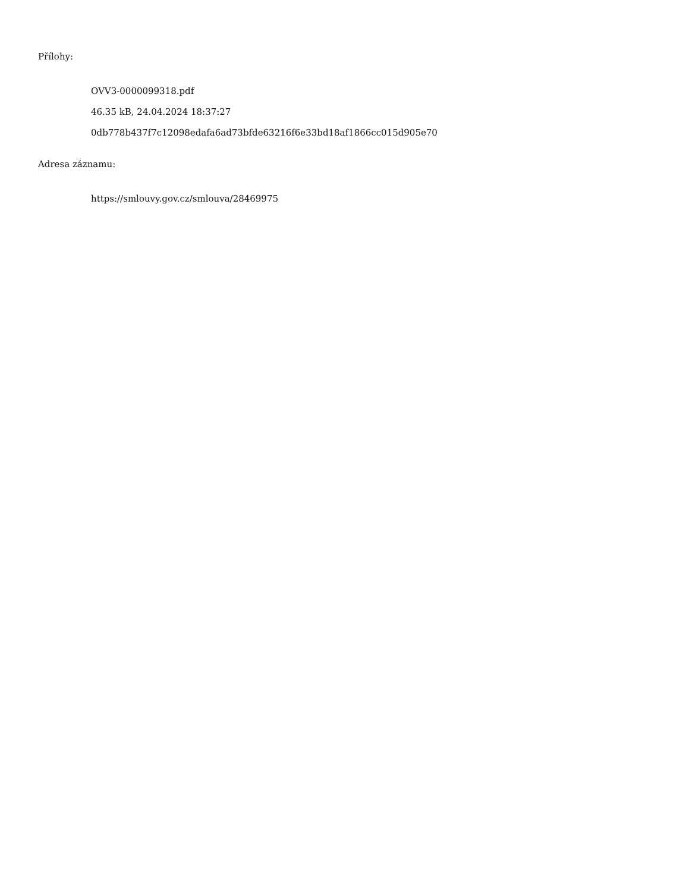Přílohy:
OVV3-0000099318.pdf
46.35 kB, 24.04.2024 18:37:27
0db778b437f7c12098edafa6ad73bfde63216f6e33bd18af1866cc015d905e70
Adresa záznamu:
https://smlouvy.gov.cz/smlouva/28469975